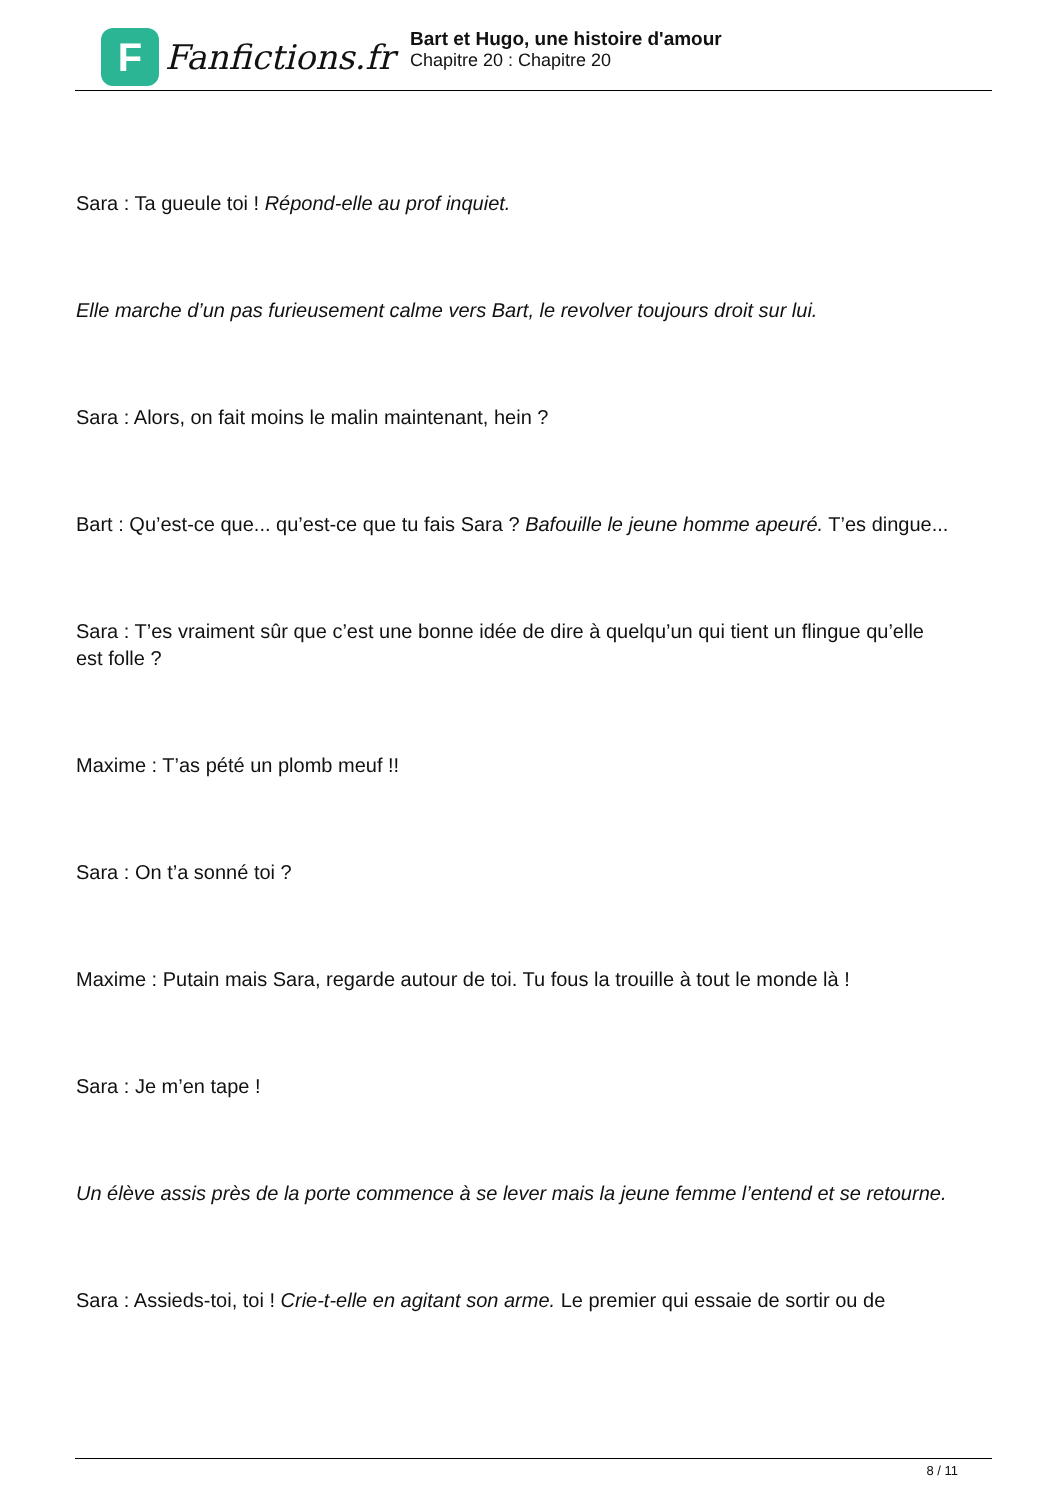F
Fanfictions.fr
Bart et Hugo, une histoire d'amour
Chapitre 20 : Chapitre 20
Sara : Ta gueule toi ! Répond-elle au prof inquiet.
Elle marche d’un pas furieusement calme vers Bart, le revolver toujours droit sur lui.
Sara : Alors, on fait moins le malin maintenant, hein ?
Bart : Qu’est-ce que... qu’est-ce que tu fais Sara ? Bafouille le jeune homme apeuré. T’es dingue...
Sara : T’es vraiment sûr que c’est une bonne idée de dire à quelqu’un qui tient un flingue qu’elle est folle ?
Maxime : T’as pété un plomb meuf !!
Sara : On t’a sonné toi ?
Maxime : Putain mais Sara, regarde autour de toi. Tu fous la trouille à tout le monde là !
Sara : Je m’en tape !
Un élève assis près de la porte commence à se lever mais la jeune femme l’entend et se retourne.
Sara : Assieds-toi, toi ! Crie-t-elle en agitant son arme. Le premier qui essaie de sortir ou de
8 / 11